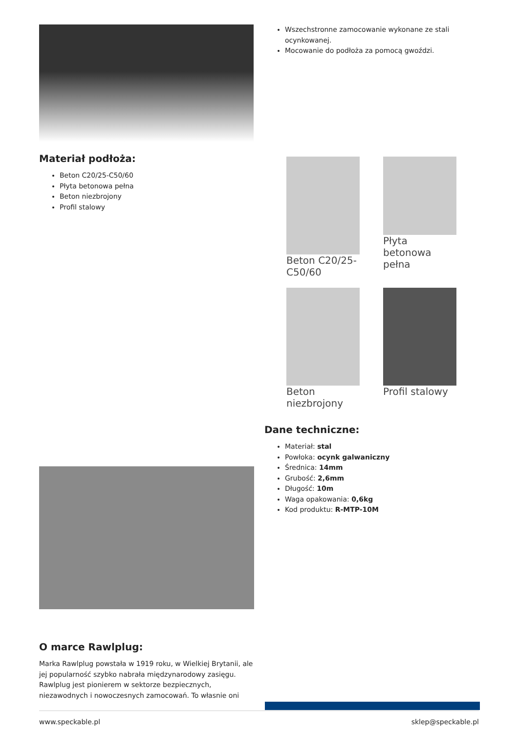Wszechstronne zamocowanie wykonane ze stali ocynkowanej.
Mocowanie do podłoża za pomocą gwoździ.
Materiał podłoża:
Beton C20/25-C50/60
Płyta betonowa pełna
Beton niezbrojony
Profil stalowy
Beton C20/25-C50/60
Płyta betonowa pełna
Beton niezbrojony
Profil stalowy
Dane techniczne:
Materiał: stal
Powłoka: ocynk galwaniczny
Średnica: 14mm
Grubość: 2,6mm
Długość: 10m
Waga opakowania: 0,6kg
Kod produktu: R-MTP-10M
O marce Rawlplug:
Marka Rawlplug powstała w 1919 roku, w Wielkiej Brytanii, ale jej popularność szybko nabrała międzynarodowy zasięgu. Rawlplug jest pionierem w sektorze bezpiecznych, niezawodnych i nowoczesnych zamocowań. To własnie oni
www.speckable.pl sklep@speckable.pl